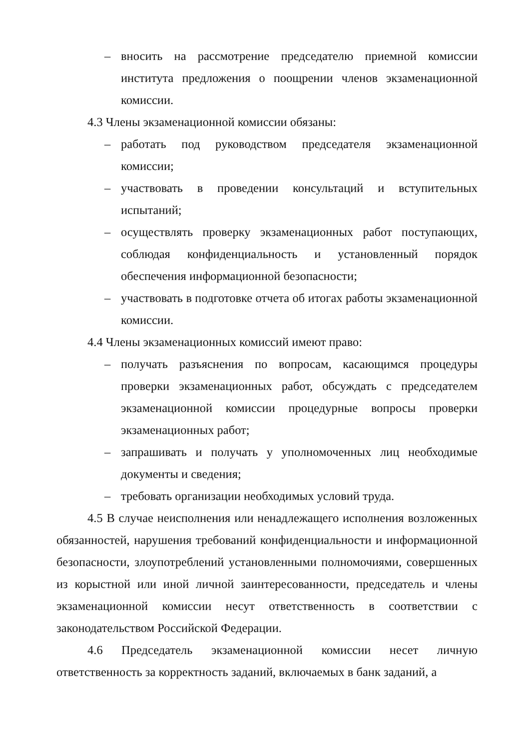– вносить на рассмотрение председателю приемной комиссии института предложения о поощрении членов экзаменационной комиссии.
4.3 Члены экзаменационной комиссии обязаны:
– работать под руководством председателя экзаменационной комиссии;
– участвовать в проведении консультаций и вступительных испытаний;
– осуществлять проверку экзаменационных работ поступающих, соблюдая конфиденциальность и установленный порядок обеспечения информационной безопасности;
– участвовать в подготовке отчета об итогах работы экзаменационной комиссии.
4.4 Члены экзаменационных комиссий имеют право:
– получать разъяснения по вопросам, касающимся процедуры проверки экзаменационных работ, обсуждать с председателем экзаменационной комиссии процедурные вопросы проверки экзаменационных работ;
– запрашивать и получать у уполномоченных лиц необходимые документы и сведения;
– требовать организации необходимых условий труда.
4.5 В случае неисполнения или ненадлежащего исполнения возложенных обязанностей, нарушения требований конфиденциальности и информационной безопасности, злоупотреблений установленными полномочиями, совершенных из корыстной или иной личной заинтересованности, председатель и члены экзаменационной комиссии несут ответственность в соответствии с законодательством Российской Федерации.
4.6 Председатель экзаменационной комиссии несет личную ответственность за корректность заданий, включаемых в банк заданий, а